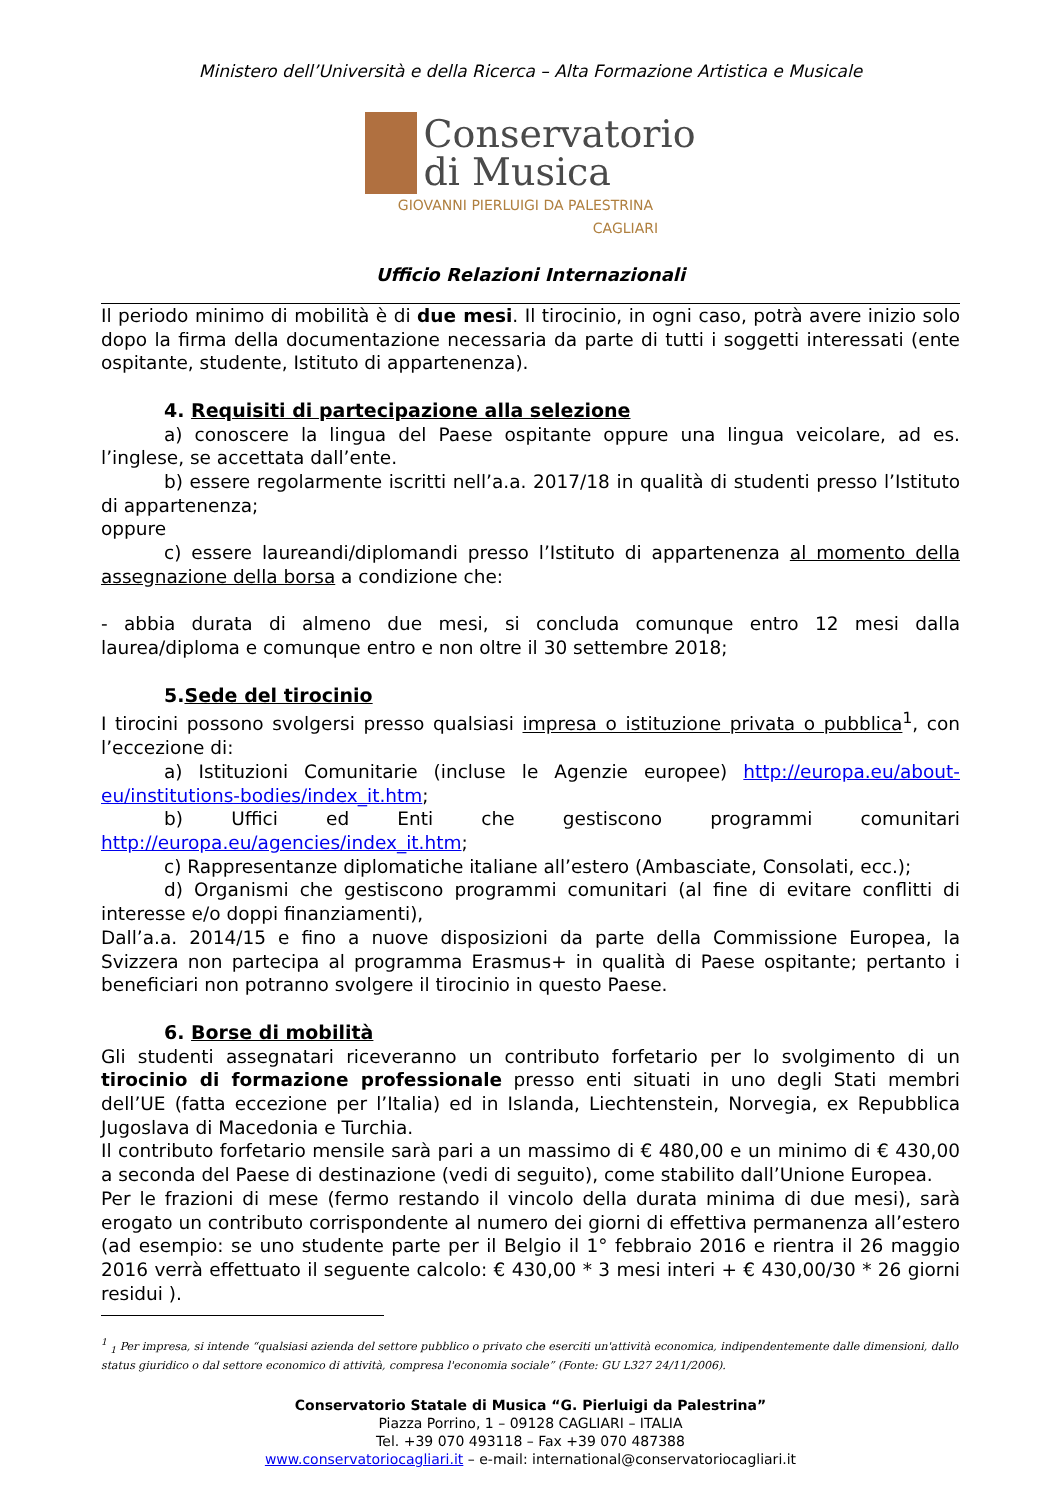Ministero dell’Università e della Ricerca – Alta Formazione Artistica e Musicale
Conservatorio
di Musica
GIOVANNI PIERLUIGI DA PALESTRINA
CAGLIARI
Ufficio Relazioni Internazionali
Il periodo minimo di mobilità è di due mesi. Il tirocinio, in ogni caso, potrà avere inizio solo dopo la firma della documentazione necessaria da parte di tutti i soggetti interessati (ente ospitante, studente, Istituto di appartenenza).
4. Requisiti di partecipazione alla selezione
a) conoscere la lingua del Paese ospitante oppure una lingua veicolare, ad es. l’inglese, se accettata dall’ente.
b) essere regolarmente iscritti nell’a.a. 2017/18 in qualità di studenti presso l’Istituto di appartenenza;
oppure
c) essere laureandi/diplomandi presso l’Istituto di appartenenza al momento della assegnazione della borsa a condizione che:
- abbia durata di almeno due mesi, si concluda comunque entro 12 mesi dalla laurea/diploma e comunque entro e non oltre il 30 settembre 2018;
5.Sede del tirocinio
I tirocini possono svolgersi presso qualsiasi impresa o istituzione privata o pubblica<sup>1</sup>, con l’eccezione di:
a) Istituzioni Comunitarie (incluse le Agenzie europee) http://europa.eu/about-eu/institutions-bodies/index_it.htm;
b) Uffici ed Enti che gestiscono programmi comunitari http://europa.eu/agencies/index_it.htm;
c) Rappresentanze diplomatiche italiane all’estero (Ambasciate, Consolati, ecc.);
d) Organismi che gestiscono programmi comunitari (al fine di evitare conflitti di interesse e/o doppi finanziamenti),
Dall’a.a. 2014/15 e fino a nuove disposizioni da parte della Commissione Europea, la Svizzera non partecipa al programma Erasmus+ in qualità di Paese ospitante; pertanto i beneficiari non potranno svolgere il tirocinio in questo Paese.
6. Borse di mobilità
Gli studenti assegnatari riceveranno un contributo forfetario per lo svolgimento di un tirocinio di formazione professionale presso enti situati in uno degli Stati membri dell’UE (fatta eccezione per l’Italia) ed in Islanda, Liechtenstein, Norvegia, ex Repubblica Jugoslava di Macedonia e Turchia.
Il contributo forfetario mensile sarà pari a un massimo di € 480,00 e un minimo di € 430,00 a seconda del Paese di destinazione (vedi di seguito), come stabilito dall’Unione Europea.
Per le frazioni di mese (fermo restando il vincolo della durata minima di due mesi), sarà erogato un contributo corrispondente al numero dei giorni di effettiva permanenza all’estero (ad esempio: se uno studente parte per il Belgio il 1° febbraio 2016 e rientra il 26 maggio 2016 verrà effettuato il seguente calcolo: € 430,00 * 3 mesi interi + € 430,00/30 * 26 giorni residui ).
<sup>1</sup> <sub>1</sub> Per impresa, si intende “qualsiasi azienda del settore pubblico o privato che eserciti un'attività economica, indipendentemente dalle dimensioni, dallo status giuridico o dal settore economico di attività, compresa l'economia sociale” (Fonte: GU L327 24/11/2006).
Conservatorio Statale di Musica “G. Pierluigi da Palestrina”
Piazza Porrino, 1 – 09128 CAGLIARI – ITALIA
Tel. +39 070 493118 – Fax +39 070 487388
www.conservatoriocagliari.it – e-mail: international@conservatoriocagliari.it